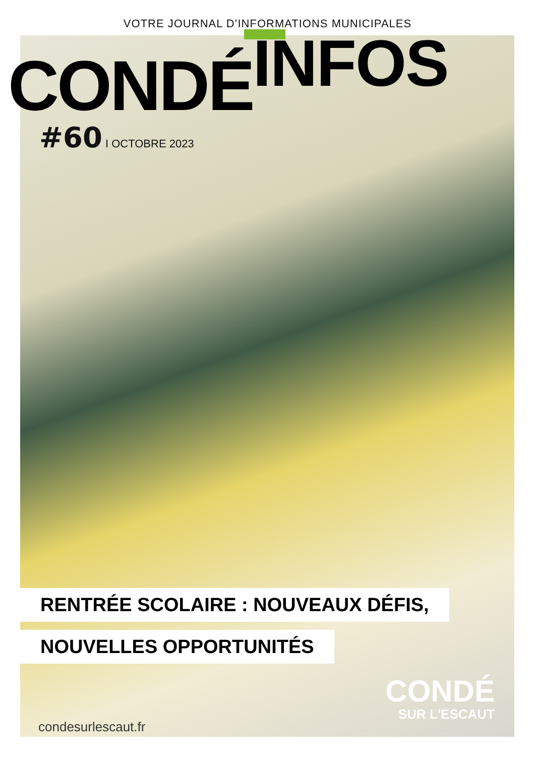VOTRE JOURNAL D’INFORMATIONS MUNICIPALES
CONDÉ INFOS
#60 I OCTOBRE 2023
RENTRÉE SCOLAIRE : NOUVEAUX DÉFIS,
NOUVELLES OPPORTUNITÉS
condesurlescaut.fr
CONDÉ
SUR L'ESCAUT